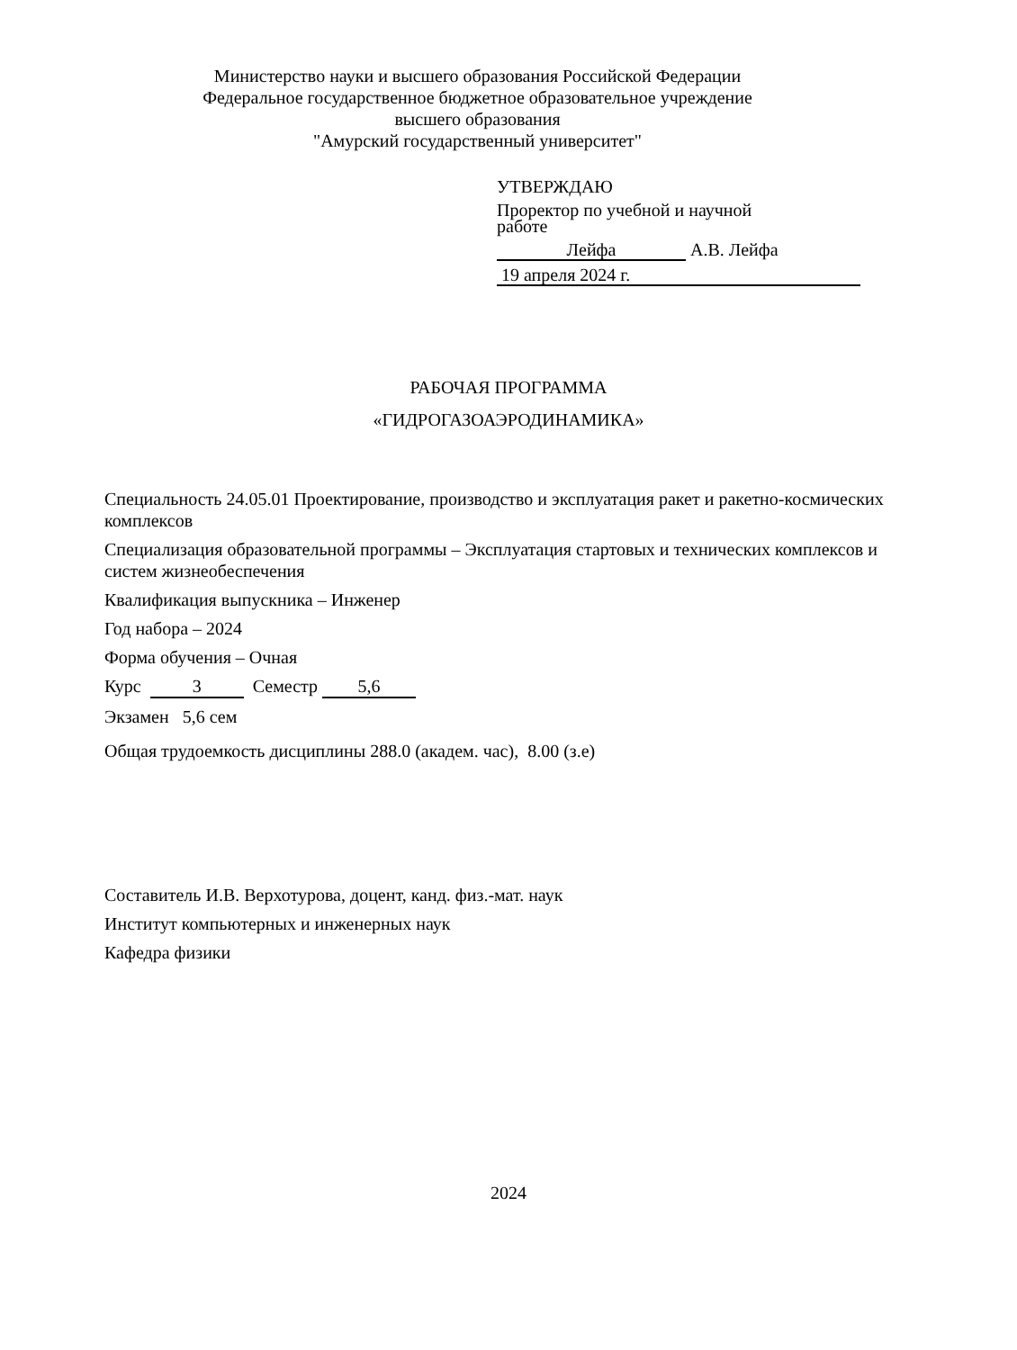Министерство науки и высшего образования Российской Федерации
Федеральное государственное бюджетное образовательное учреждение
высшего образования
"Амурский государственный университет"
УТВЕРЖДАЮ
Проректор по учебной и научной
работе
Лейфа А.В. Лейфа
19 апреля 2024 г.
РАБОЧАЯ ПРОГРАММА
«ГИДРОГАЗОАЭРОДИНАМИКА»
Специальность 24.05.01 Проектирование, производство и эксплуатация ракет и ракетно-космических комплексов
Специализация образовательной программы – Эксплуатация стартовых и технических комплексов и систем жизнеобеспечения
Квалификация выпускника – Инженер
Год набора – 2024
Форма обучения – Очная
Курс 3 Семестр 5,6
Экзамен 5,6 сем
Общая трудоемкость дисциплины 288.0 (академ. час), 8.00 (з.е)
Составитель И.В. Верхотурова, доцент, канд. физ.-мат. наук
Институт компьютерных и инженерных наук
Кафедра физики
2024